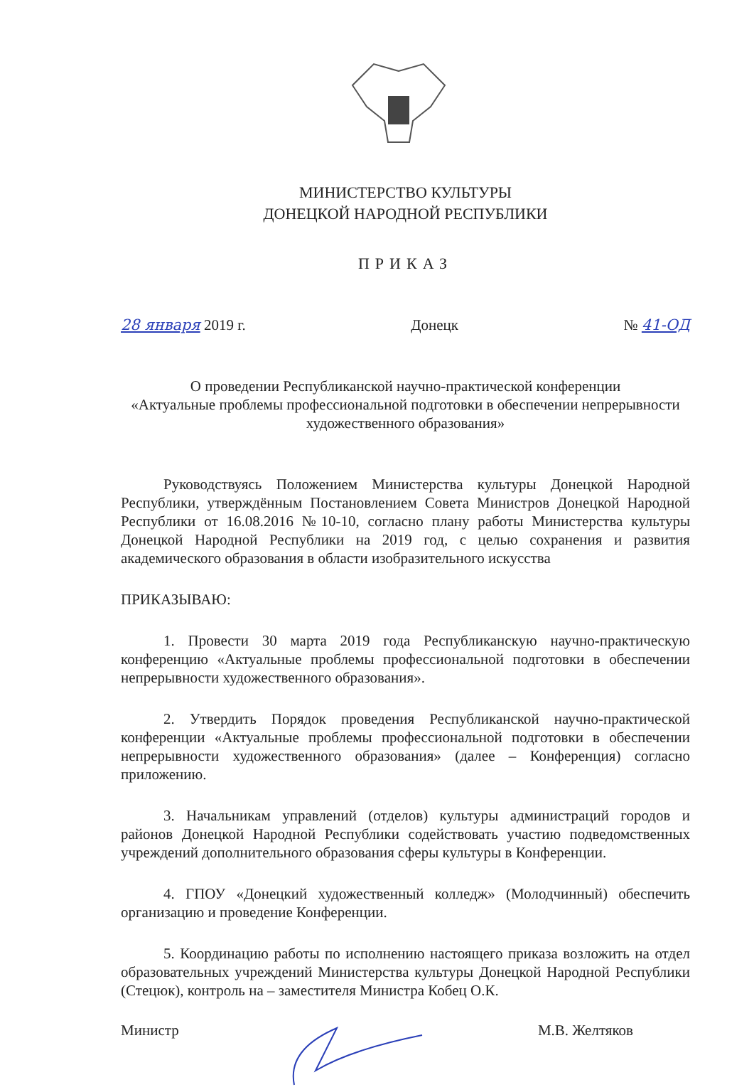МИНИСТЕРСТВО КУЛЬТУРЫ
ДОНЕЦКОЙ НАРОДНОЙ РЕСПУБЛИКИ
ПРИКАЗ
28 января 2019 г. Донецк № 41-ОД
О проведении Республиканской научно-практической конференции
«Актуальные проблемы профессиональной подготовки в обеспечении непрерывности художественного образования»
Руководствуясь Положением Министерства культуры Донецкой Народной Республики, утверждённым Постановлением Совета Министров Донецкой Народной Республики от 16.08.2016 №10-10, согласно плану работы Министерства культуры Донецкой Народной Республики на 2019 год, с целью сохранения и развития академического образования в области изобразительного искусства
ПРИКАЗЫВАЮ:
1. Провести 30 марта 2019 года Республиканскую научно-практическую конференцию «Актуальные проблемы профессиональной подготовки в обеспечении непрерывности художественного образования».
2. Утвердить Порядок проведения Республиканской научно-практической конференции «Актуальные проблемы профессиональной подготовки в обеспечении непрерывности художественного образования» (далее – Конференция) согласно приложению.
3. Начальникам управлений (отделов) культуры администраций городов и районов Донецкой Народной Республики содействовать участию подведомственных учреждений дополнительного образования сферы культуры в Конференции.
4. ГПОУ «Донецкий художественный колледж» (Молодчинный) обеспечить организацию и проведение Конференции.
5. Координацию работы по исполнению настоящего приказа возложить на отдел образовательных учреждений Министерства культуры Донецкой Народной Республики (Стецюк), контроль на – заместителя Министра Кобец О.К.
Министр М.В. Желтяков